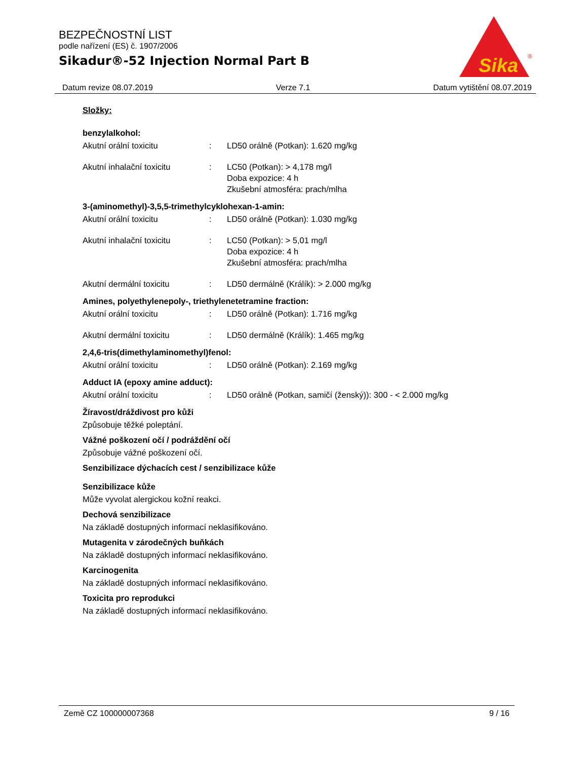BEZPEČNOSTNÍ LIST
podle nařízení (ES) č. 1907/2006
Sikadur®-52 Injection Normal Part B
Sika
®
Datum revize 08.07.2019 Verze 7.1 Datum vytištění 08.07.2019
Složky:
benzylalkohol:
Akutní orální toxicitu: LD50 orálně (Potkan): 1.620 mg/kg
Akutní inhalační toxicitu: LC50 (Potkan): > 4,178 mg/l
Doba expozice: 4 h
Zkušební atmosféra: prach/mlha
3-(aminomethyl)-3,5,5-trimethylcyklohexan-1-amin:
Akutní orální toxicitu: LD50 orálně (Potkan): 1.030 mg/kg
Akutní inhalační toxicitu: LC50 (Potkan): > 5,01 mg/l
Doba expozice: 4 h
Zkušební atmosféra: prach/mlha
Akutní dermální toxicitu: LD50 dermálně (Králík): > 2.000 mg/kg
Amines, polyethylenepoly-, triethylenetetramine fraction:
Akutní orální toxicitu: LD50 orálně (Potkan): 1.716 mg/kg
Akutní dermální toxicitu: LD50 dermálně (Králík): 1.465 mg/kg
2,4,6-tris(dimethylaminomethyl)fenol:
Akutní orální toxicitu: LD50 orálně (Potkan): 2.169 mg/kg
Adduct IA (epoxy amine adduct):
Akutní orální toxicitu: LD50 orálně (Potkan, samičí (ženský)): 300 - < 2.000 mg/kg
Žíravost/dráždivost pro kůži
Způsobuje těžké poleptání.
Vážné poškození očí / podráždění očí
Způsobuje vážné poškození očí.
Senzibilizace dýchacích cest / senzibilizace kůže
Senzibilizace kůže
Může vyvolat alergickou kožní reakci.
Dechová senzibilizace
Na základě dostupných informací neklasifikováno.
Mutagenita v zárodečných buňkách
Na základě dostupných informací neklasifikováno.
Karcinogenita
Na základě dostupných informací neklasifikováno.
Toxicita pro reprodukci
Na základě dostupných informací neklasifikováno.
Země CZ 100000007368 9 / 16